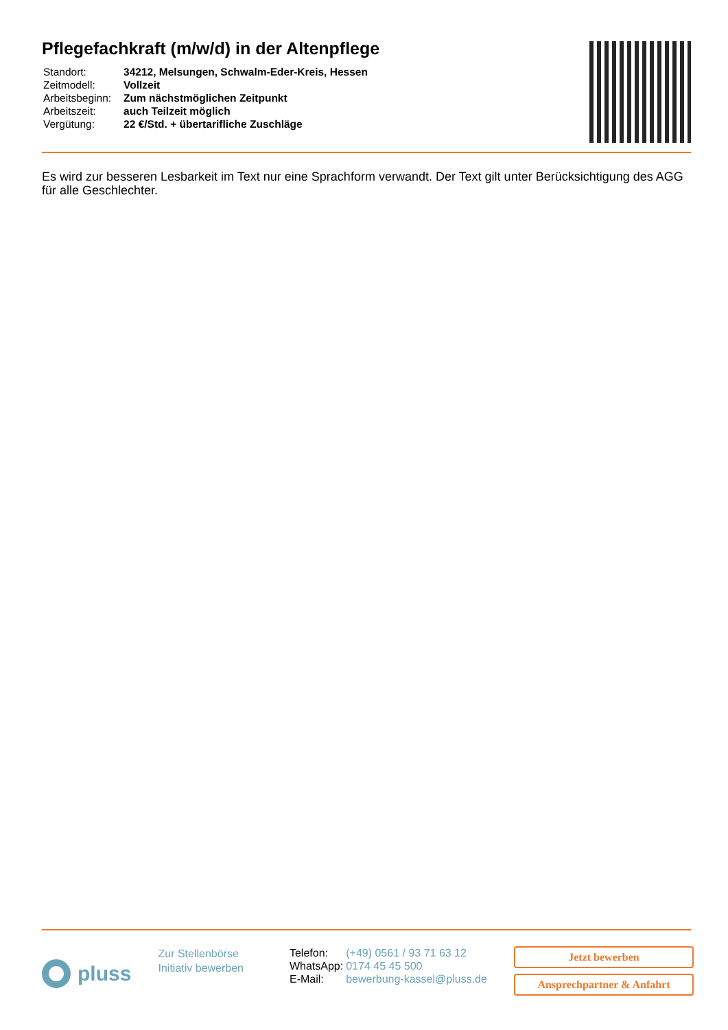Pflegefachkraft (m/w/d) in der Altenpflege
| Standort: | 34212, Melsungen, Schwalm-Eder-Kreis, Hessen |
| Zeitmodell: | Vollzeit |
| Arbeitsbeginn: | Zum nächstmöglichen Zeitpunkt |
| Arbeitszeit: | auch Teilzeit möglich |
| Vergütung: | 22 €/Std. + übertarifliche Zuschläge |
Es wird zur besseren Lesbarkeit im Text nur eine Sprachform verwandt. Der Text gilt unter Berücksichtigung des AGG für alle Geschlechter.
pluss
Zur Stellenbörse
Initiativ bewerben
| Telefon: | (+49) 0561 / 93 71 63 12 |
| WhatsApp: | 0174 45 45 500 |
| E-Mail: | bewerbung-kassel@pluss.de |
Jetzt bewerben
Ansprechpartner & Anfahrt